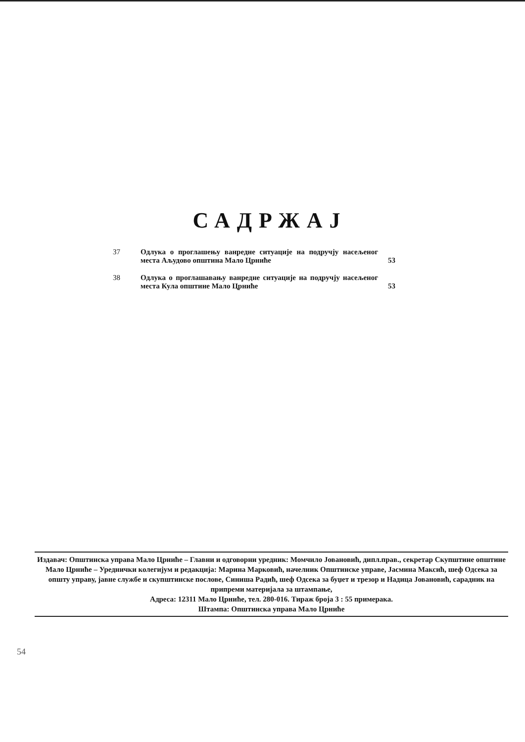САДРЖАЈ
| 37 | Одлука о проглашењу ванредне ситуације на подручју насељеног места Аљудово општина Мало Црниће | 53 |
| 38 | Одлука о проглашавању ванредне ситуације на подручју насељеног места Кула општине Мало Црниће | 53 |
Издавач: Општинска управа Мало Црниће – Главни и одговорни уредник: Момчило Јовановић, дипл.прав., секретар Скупштине општине Мало Црниће – Уреднички колегијум и редакција: Марина Марковић, начелник Општинске управе, Јасмина Максић, шеф Одсека за општу управу, јавне службе и скупштинске послове, Синиша Радић, шеф Одсека за буџет и трезор и Надица Јовановић, сарадник на припреми материјала за штампање,
Адреса: 12311 Мало Црниће, тел. 280-016. Тираж броја 3 : 55 примерака.
Штампа: Општинска управа Мало Црниће
54